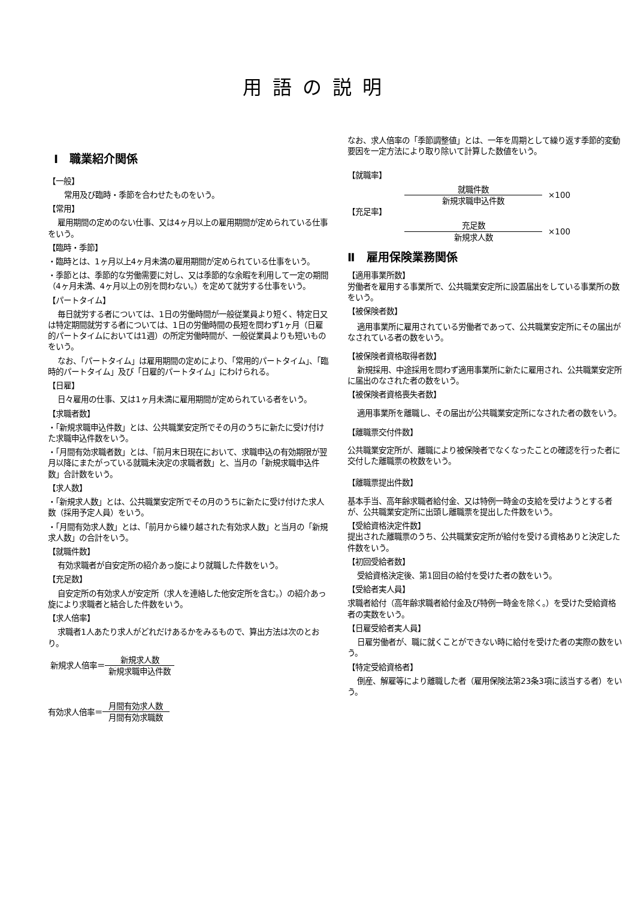用語の説明
Ⅰ　職業紹介関係
【一般】
常用及び臨時・季節を合わせたものをいう。
【常用】
雇用期間の定めのない仕事、又は4ヶ月以上の雇用期間が定められている仕事をいう。
【臨時・季節】
・臨時とは、1ヶ月以上4ヶ月未満の雇用期間が定められている仕事をいう。
・季節とは、季節的な労働需要に対し、又は季節的な余暇を利用して一定の期間（4ヶ月未満、4ヶ月以上の別を問わない。）を定めて就労する仕事をいう。
【パートタイム】
毎日就労する者については、1日の労働時間が一般従業員より短く、特定日又は特定期間就労する者については、1日の労働時間の長短を問わず1ヶ月（日雇的パートタイムにおいては1週）の所定労働時間が、一般従業員よりも短いものをいう。
なお、「パートタイム」は雇用期間の定めにより、「常用的パートタイム」、「臨時的パートタイム」及び「日雇的パートタイム」にわけられる。
【日雇】
日々雇用の仕事、又は1ヶ月未満に雇用期間が定められている者をいう。
【求職者数】
・「新規求職申込件数」とは、公共職業安定所でその月のうちに新たに受け付けた求職申込件数をいう。
・「月間有効求職者数」とは、「前月末日現在において、求職申込の有効期限が翌月以降にまたがっている就職未決定の求職者数」と、当月の「新規求職申込件数」合計数をいう。
【求人数】
・「新規求人数」とは、公共職業安定所でその月のうちに新たに受け付けた求人数（採用予定人員）をいう。
・「月間有効求人数」とは、「前月から繰り越された有効求人数」と当月の「新規求人数」の合計をいう。
【就職件数】
有効求職者が自安定所の紹介あっ旋により就職した件数をいう。
【充足数】
自安定所の有効求人が安定所（求人を連絡した他安定所を含む。）の紹介あっ旋により求職者と結合した件数をいう。
【求人倍率】
求職者1人あたり求人がどれだけあるかをみるもので、算出方法は次のとおり。
新規求人倍率＝ 新規求人数 新規求職申込件数
有効求人倍率＝ 月間有効求人数 月間有効求職数
なお、求人倍率の「季節調整値」とは、一年を周期として繰り返す季節的変動要因を一定方法により取り除いて計算した数値をいう。
【就職率】
就職件数 新規求職申込件数 ×100
【充足率】
充足数 新規求人数 ×100
Ⅱ　雇用保険業務関係
【適用事業所数】
労働者を雇用する事業所で、公共職業安定所に設置届出をしている事業所の数をいう。
【被保険者数】
適用事業所に雇用されている労働者であって、公共職業安定所にその届出がなされている者の数をいう。
【被保険者資格取得者数】
新規採用、中途採用を問わず適用事業所に新たに雇用され、公共職業安定所に届出のなされた者の数をいう。
【被保険者資格喪失者数】
適用事業所を離職し、その届出が公共職業安定所になされた者の数をいう。
【離職票交付件数】
公共職業安定所が、離職により被保険者でなくなったことの確認を行った者に交付した離職票の枚数をいう。
【離職票提出件数】
基本手当、高年齢求職者給付金、又は特例一時金の支給を受けようとする者が、公共職業安定所に出頭し離職票を提出した件数をいう。
【受給資格決定件数】
提出された離職票のうち、公共職業安定所が給付を受ける資格ありと決定した件数をいう。
【初回受給者数】
受給資格決定後、第1回目の給付を受けた者の数をいう。
【受給者実人員】
求職者給付（高年齢求職者給付金及び特例一時金を除く。）を受けた受給資格者の実数をいう。
【日雇受給者実人員】
日雇労働者が、職に就くことができない時に給付を受けた者の実際の数をいう。
【特定受給資格者】
倒産、解雇等により離職した者（雇用保険法第23条3項に該当する者）をいう。